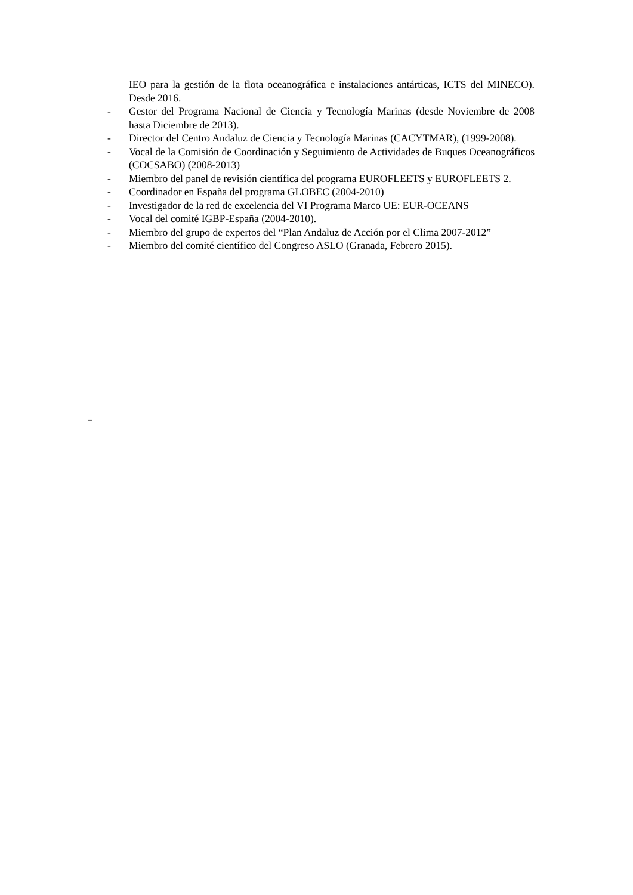IEO para la gestión de la flota oceanográfica e instalaciones antárticas, ICTS del MINECO). Desde 2016.
- Gestor del Programa Nacional de Ciencia y Tecnología Marinas (desde Noviembre de 2008 hasta Diciembre de 2013).
- Director del Centro Andaluz de Ciencia y Tecnología Marinas (CACYTMAR), (1999-2008).
- Vocal de la Comisión de Coordinación y Seguimiento de Actividades de Buques Oceanográficos (COCSABO) (2008-2013)
- Miembro del panel de revisión científica del programa EUROFLEETS y EUROFLEETS 2.
- Coordinador en España del programa GLOBEC (2004-2010)
- Investigador de la red de excelencia del VI Programa Marco UE: EUR-OCEANS
- Vocal del comité IGBP-España (2004-2010).
- Miembro del grupo de expertos del “Plan Andaluz de Acción por el Clima 2007-2012”
- Miembro del comité científico del Congreso ASLO (Granada, Febrero 2015).
_